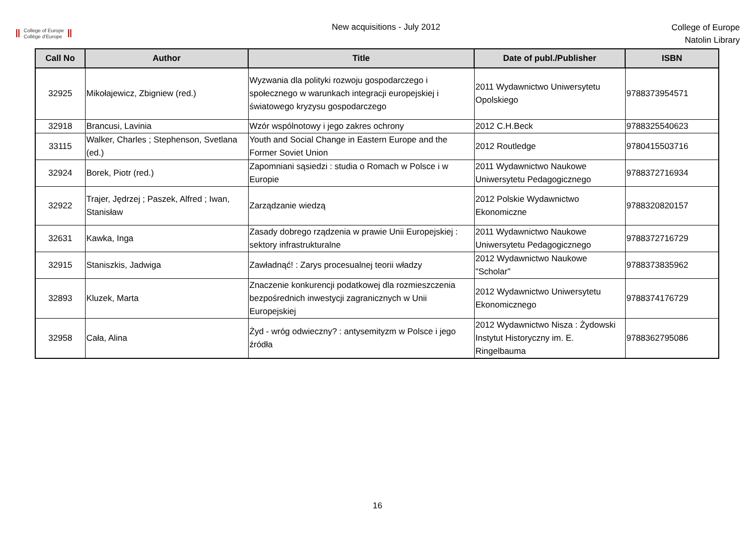Ⅱ College of Europe
Collège d'Europe Ⅱ
New acquisitions - July 2012
College of Europe
Natolin Library
| Call No | Author | Title | Date of publ./Publisher | ISBN |
| --- | --- | --- | --- | --- |
| 32925 | Mikołajewicz, Zbigniew (red.) | Wyzwania dla polityki rozwoju gospodarczego i społecznego w warunkach integracji europejskiej i światowego kryzysu gospodarczego | 2011 Wydawnictwo Uniwersytetu Opolskiego | 9788373954571 |
| 32918 | Brancusi, Lavinia | Wzór wspólnotowy i jego zakres ochrony | 2012 C.H.Beck | 9788325540623 |
| 33115 | Walker, Charles ; Stephenson, Svetlana (ed.) | Youth and Social Change in Eastern Europe and the Former Soviet Union | 2012 Routledge | 9780415503716 |
| 32924 | Borek, Piotr (red.) | Zapomniani sąsiedzi : studia o Romach w Polsce i w Europie | 2011 Wydawnictwo Naukowe Uniwersytetu Pedagogicznego | 9788372716934 |
| 32922 | Trajer, Jędrzej ; Paszek, Alfred ; Iwan, Stanisław | Zarządzanie wiedzą | 2012 Polskie Wydawnictwo Ekonomiczne | 9788320820157 |
| 32631 | Kawka, Inga | Zasady dobrego rządzenia w prawie Unii Europejskiej : sektory infrastrukturalne | 2011 Wydawnictwo Naukowe Uniwersytetu Pedagogicznego | 9788372716729 |
| 32915 | Staniszkis, Jadwiga | Zawładnąć! : Zarys procesualnej teorii władzy | 2012 Wydawnictwo Naukowe "Scholar" | 9788373835962 |
| 32893 | Kluzek, Marta | Znaczenie konkurencji podatkowej dla rozmieszczenia bezpośrednich inwestycji zagranicznych w Unii Europejskiej | 2012 Wydawnictwo Uniwersytetu Ekonomicznego | 9788374176729 |
| 32958 | Cała, Alina | Żyd - wróg odwieczny? : antysemityzm w Polsce i jego źródła | 2012 Wydawnictwo Nisza : Żydowski Instytut Historyczny im. E. Ringelbauma | 9788362795086 |
16